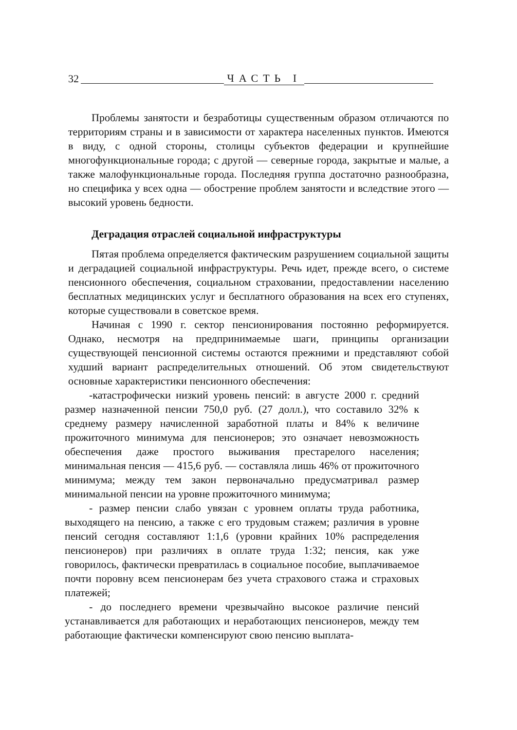32 ЧАСТЬ I
Проблемы занятости и безработицы существенным образом отличаются по территориям страны и в зависимости от характера населенных пунктов. Имеются в виду, с одной стороны, столицы субъектов федерации и крупнейшие многофункциональные города; с другой — северные города, закрытые и малые, а также малофункциональные города. Последняя группа достаточно разнообразна, но специфика у всех одна — обострение проблем занятости и вследствие этого — высокий уровень бедности.
Деградация отраслей социальной инфраструктуры
Пятая проблема определяется фактическим разрушением социальной защиты и деградацией социальной инфраструктуры. Речь идет, прежде всего, о системе пенсионного обеспечения, социальном страховании, предоставлении населению бесплатных медицинских услуг и бесплатного образования на всех его ступенях, которые существовали в советское время.
Начиная с 1990 г. сектор пенсионирования постоянно реформируется. Однако, несмотря на предпринимаемые шаги, принципы организации существующей пенсионной системы остаются прежними и представляют собой худший вариант распределительных отношений. Об этом свидетельствуют основные характеристики пенсионного обеспечения:
-катастрофически низкий уровень пенсий: в августе 2000 г. средний размер назначенной пенсии 750,0 руб. (27 долл.), что составило 32% к среднему размеру начисленной заработной платы и 84% к величине прожиточного минимума для пенсионеров; это означает невозможность обеспечения даже простого выживания престарелого населения; минимальная пенсия — 415,6 руб. — составляла лишь 46% от прожиточного минимума; между тем закон первоначально предусматривал размер минимальной пенсии на уровне прожиточного минимума;
- размер пенсии слабо увязан с уровнем оплаты труда работника, выходящего на пенсию, а также с его трудовым стажем; различия в уровне пенсий сегодня составляют 1:1,6 (уровни крайних 10% распределения пенсионеров) при различиях в оплате труда 1:32; пенсия, как уже говорилось, фактически превратилась в социальное пособие, выплачиваемое почти поровну всем пенсионерам без учета страхового стажа и страховых платежей;
- до последнего времени чрезвычайно высокое различие пенсий устанавливается для работающих и неработающих пенсионеров, между тем работающие фактически компенсируют свою пенсию выплата-